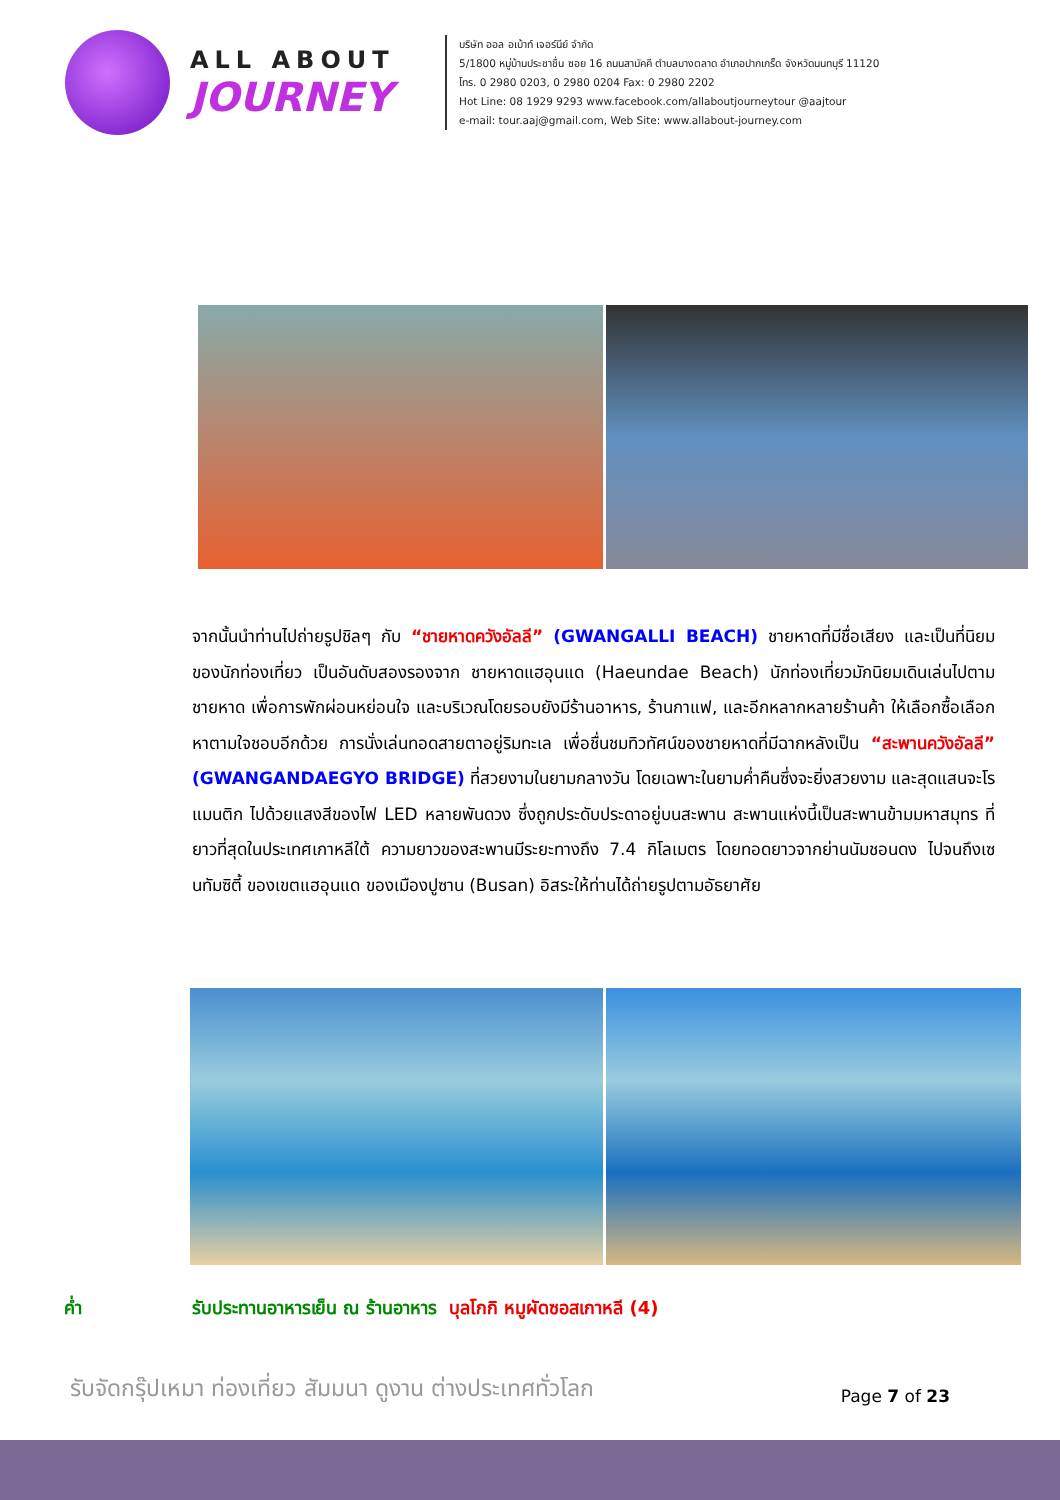ALL ABOUT
JOURNEY
บริษัท ออล อเบ้าท์ เจอร์นีย์ จำกัด
5/1800 หมู่บ้านประชาชื่น ซอย 16 ถนนสามัคคี ตำบลบางตลาด อำเภอปากเกร็ด จังหวัดนนทบุรี 11120
โทร. 0 2980 0203, 0 2980 0204 Fax: 0 2980 2202
Hot Line: 08 1929 9293 www.facebook.com/allaboutjourneytour @aajtour
e-mail: tour.aaj@gmail.com, Web Site: www.allabout-journey.com
จากนั้นนำท่านไปถ่ายรูปชิลๆ กับ “ชายหาดควังอัลลี” (GWANGALLI BEACH) ชายหาดที่มีชื่อเสียง และเป็นที่นิยมของนักท่องเที่ยว เป็นอันดับสองรองจาก ชายหาดแฮอุนแด (Haeundae Beach) นักท่องเที่ยวมักนิยมเดินเล่นไปตามชายหาด เพื่อการพักผ่อนหย่อนใจ และบริเวณโดยรอบยังมีร้านอาหาร, ร้านกาแฟ, และอีกหลากหลายร้านค้า ให้เลือกซื้อเลือกหาตามใจชอบอีกด้วย การนั่งเล่นทอดสายตาอยู่ริมทะเล เพื่อชื่นชมทิวทัศน์ของชายหาดที่มีฉากหลังเป็น “สะพานควังอัลลี” (GWANGANDAEGYO BRIDGE) ที่สวยงามในยามกลางวัน โดยเฉพาะในยามค่ำคืนซึ่งจะยิ่งสวยงาม และสุดแสนจะโรแมนติก ไปด้วยแสงสีของไฟ LED หลายพันดวง ซึ่งถูกประดับประดาอยู่บนสะพาน สะพานแห่งนี้เป็นสะพานข้ามมหาสมุทร ที่ยาวที่สุดในประเทศเกาหลีใต้ ความยาวของสะพานมีระยะทางถึง 7.4 กิโลเมตร โดยทอดยาวจากย่านนัมชอนดง ไปจนถึงเซนทัมซิตี้ ของเขตแฮอุนแด ของเมืองปูซาน (Busan) อิสระให้ท่านได้ถ่ายรูปตามอัธยาศัย
ค่ำ รับประทานอาหารเย็น ณ ร้านอาหาร บุลโกกิ หมูผัดซอสเกาหลี (4)
รับจัดกรุ๊ปเหมา ท่องเที่ยว สัมมนา ดูงาน ต่างประเทศทั่วโลก Page 7 of 23